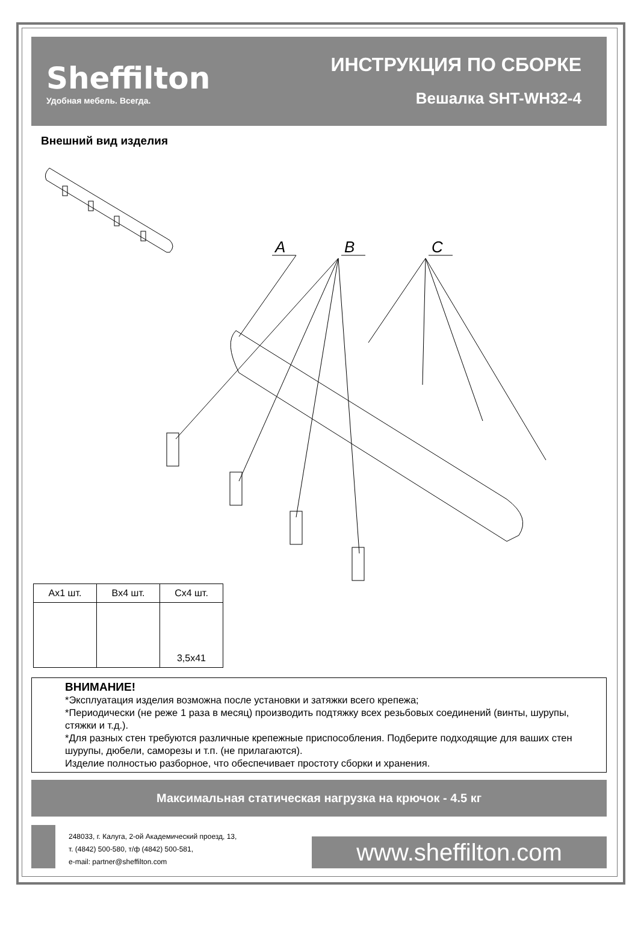Sheffilton
Удобная мебель. Всегда.
ИНСТРУКЦИЯ ПО СБОРКЕ
Вешалка SHT-WH32-4
Внешний вид изделия
A
B
C
| Ax1 шт. | Bx4 шт. | Cx4 шт. |
| | | 3,5x41 |
ВНИМАНИЕ!
*Эксплуатация изделия возможна после установки и затяжки всего крепежа;
*Периодически (не реже 1 раза в месяц) производить подтяжку всех резьбовых соединений (винты, шурупы, стяжки и т.д.).
*Для разных стен требуются различные крепежные приспособления. Подберите подходящие для ваших стен шурупы, дюбели, саморезы и т.п. (не прилагаются).
Изделие полностью разборное, что обеспечивает простоту сборки и хранения.
Максимальная статическая нагрузка на крючок - 4.5 кг
248033, г. Калуга, 2-ой Академический проезд, 13,
т. (4842) 500-580, т/ф (4842) 500-581,
e-mail: partner@sheffilton.com
www.sheffilton.com